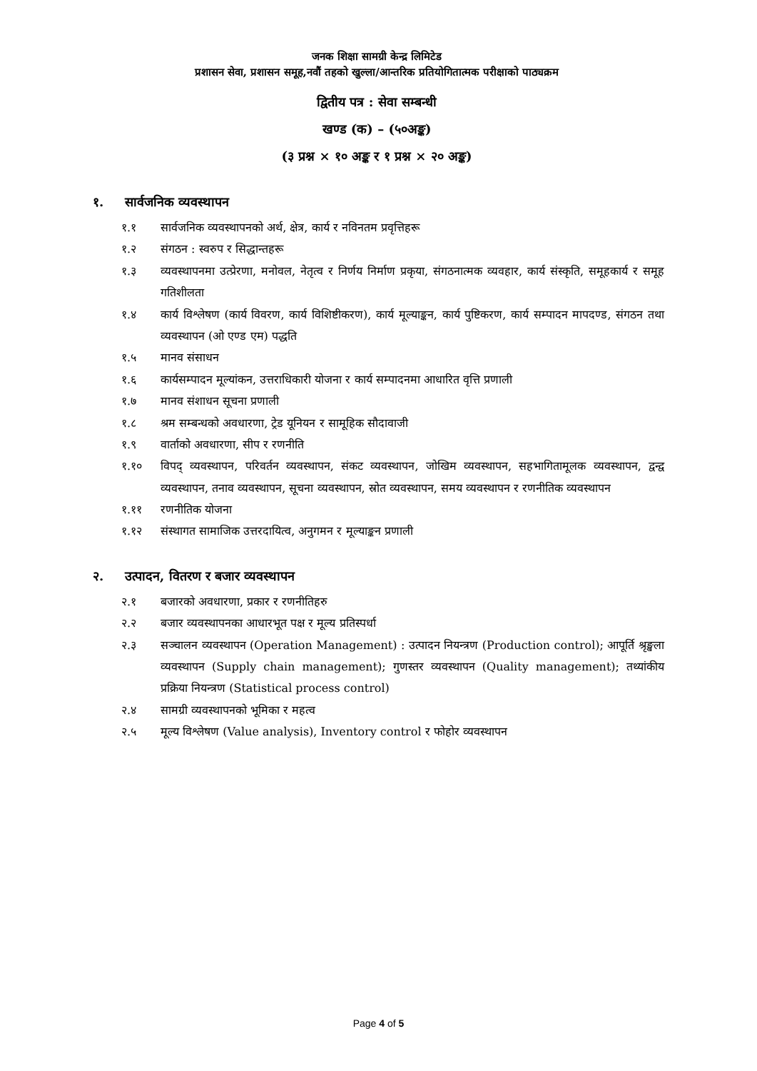जनक शिक्षा सामग्री केन्द्र लिमिटेड
प्रशासन सेवा, प्रशासन समूह,नवौं तहको खुल्ला/आन्तरिक प्रतियोगितात्मक परीक्षाको पाठ्यक्रम
द्वितीय पत्र : सेवा सम्बन्धी
खण्ड (क) – (५०अङ्क)
(३ प्रश्न × १० अङ्क र १ प्रश्न × २० अङ्क)
१. सार्वजनिक व्यवस्थापन
१.१ सार्वजनिक व्यवस्थापनको अर्थ, क्षेत्र, कार्य र नविनतम प्रवृत्तिहरू
१.२ संगठन : स्वरुप र सिद्धान्तहरू
१.३ व्यवस्थापनमा उत्प्रेरणा, मनोवल, नेतृत्व र निर्णय निर्माण प्रकृया, संगठनात्मक व्यवहार, कार्य संस्कृति, समूहकार्य र समूह गतिशीलता
१.४ कार्य विश्लेषण (कार्य विवरण, कार्य विशिष्टीकरण), कार्य मूल्याङ्कन, कार्य पुष्टिकरण, कार्य सम्पादन मापदण्ड, संगठन तथा व्यवस्थापन (ओ एण्ड एम) पद्धति
१.५ मानव संसाधन
१.६ कार्यसम्पादन मूल्यांकन, उत्तराधिकारी योजना र कार्य सम्पादनमा आधारित वृत्ति प्रणाली
१.७ मानव संशाधन सूचना प्रणाली
१.८ श्रम सम्बन्धको अवधारणा, ट्रेड यूनियन र सामूहिक सौदावाजी
१.९ वार्ताको अवधारणा, सीप र रणनीति
१.१० विपद् व्यवस्थापन, परिवर्तन व्यवस्थापन, संकट व्यवस्थापन, जोखिम व्यवस्थापन, सहभागितामूलक व्यवस्थापन, द्वन्द्व व्यवस्थापन, तनाव व्यवस्थापन, सूचना व्यवस्थापन, स्रोत व्यवस्थापन, समय व्यवस्थापन र रणनीतिक व्यवस्थापन
१.११ रणनीतिक योजना
१.१२ संस्थागत सामाजिक उत्तरदायित्व, अनुगमन र मूल्याङ्कन प्रणाली
२. उत्पादन, वितरण र बजार व्यवस्थापन
२.१ बजारको अवधारणा, प्रकार र रणनीतिहरु
२.२ बजार व्यवस्थापनका आधारभूत पक्ष र मूल्य प्रतिस्पर्धा
२.३ सञ्चालन व्यवस्थापन (Operation Management) : उत्पादन नियन्त्रण (Production control); आपूर्ति श्रृङ्खला व्यवस्थापन (Supply chain management); गुणस्तर व्यवस्थापन (Quality management); तथ्यांकीय प्रक्रिया नियन्त्रण (Statistical process control)
२.४ सामग्री व्यवस्थापनको भूमिका र महत्व
२.५ मूल्य विश्लेषण (Value analysis), Inventory control र फोहोर व्यवस्थापन
Page 4 of 5